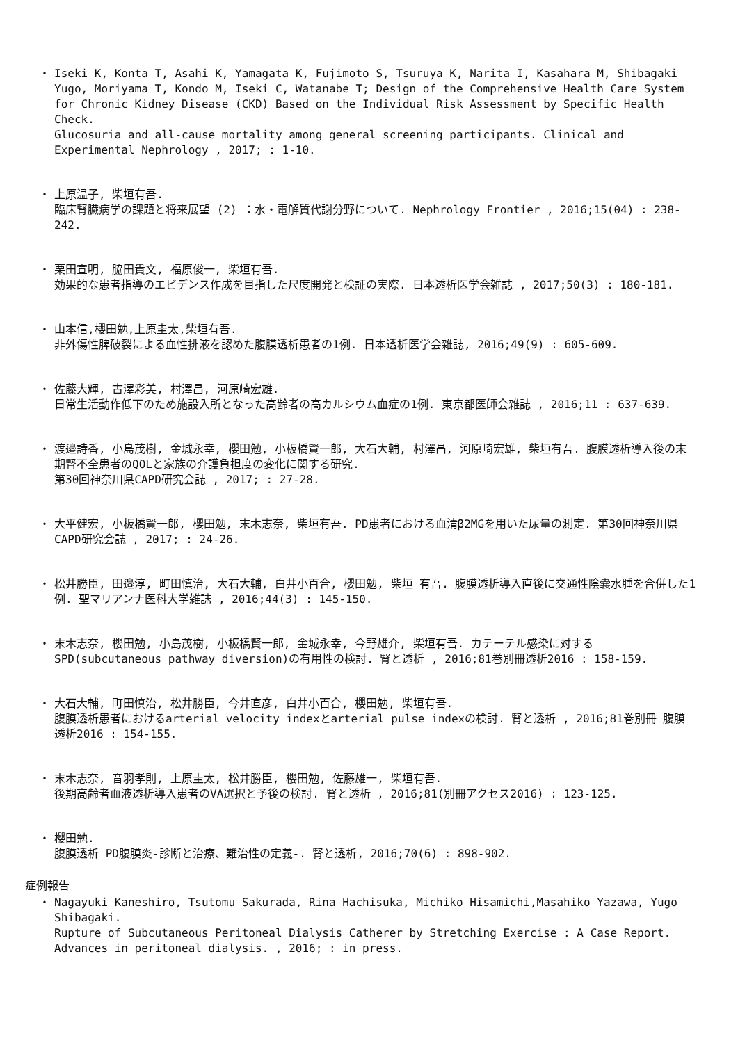・ Iseki K, Konta T, Asahi K, Yamagata K, Fujimoto S, Tsuruya K, Narita I, Kasahara M, Shibagaki Yugo, Moriyama T, Kondo M, Iseki C, Watanabe T; Design of the Comprehensive Health Care System for Chronic Kidney Disease (CKD) Based on the Individual Risk Assessment by Specific Health Check.
Glucosuria and all-cause mortality among general screening participants. Clinical and Experimental Nephrology , 2017; : 1-10.
・ 上原温子, 柴垣有吾.
臨床腎臓病学の課題と将来展望 (2) ：水・電解質代謝分野について. Nephrology Frontier , 2016;15(04) : 238-242.
・ 栗田宣明, 脇田貴文, 福原俊一, 柴垣有吾.
効果的な患者指導のエビデンス作成を目指した尺度開発と検証の実際. 日本透析医学会雑誌 , 2017;50(3) : 180-181.
・ 山本信,櫻田勉,上原圭太,柴垣有吾.
非外傷性脾破裂による血性排液を認めた腹膜透析患者の1例. 日本透析医学会雑誌, 2016;49(9) : 605-609.
・ 佐藤大輝, 古澤彩美, 村澤昌, 河原崎宏雄.
日常生活動作低下のため施設入所となった高齢者の高カルシウム血症の1例. 東京都医師会雑誌 , 2016;11 : 637-639.
・ 渡邉詩香, 小島茂樹, 金城永幸, 櫻田勉, 小板橋賢一郎, 大石大輔, 村澤昌, 河原崎宏雄, 柴垣有吾. 腹膜透析導入後の末期腎不全患者のQOLと家族の介護負担度の変化に関する研究.
第30回神奈川県CAPD研究会誌 , 2017; : 27-28.
・ 大平健宏, 小板橋賢一郎, 櫻田勉, 末木志奈, 柴垣有吾. PD患者における血清β2MGを用いた尿量の測定. 第30回神奈川県CAPD研究会誌 , 2017; : 24-26.
・ 松井勝臣, 田邉淳, 町田慎治, 大石大輔, 白井小百合, 櫻田勉, 柴垣 有吾. 腹膜透析導入直後に交通性陰嚢水腫を合併した1例. 聖マリアンナ医科大学雑誌 , 2016;44(3) : 145-150.
・ 末木志奈, 櫻田勉, 小島茂樹, 小板橋賢一郎, 金城永幸, 今野雄介, 柴垣有吾. カテーテル感染に対するSPD(subcutaneous pathway diversion)の有用性の検討. 腎と透析 , 2016;81巻別冊透析2016 : 158-159.
・ 大石大輔, 町田慎治, 松井勝臣, 今井直彦, 白井小百合, 櫻田勉, 柴垣有吾.
腹膜透析患者におけるarterial velocity indexとarterial pulse indexの検討. 腎と透析 , 2016;81巻別冊 腹膜透析2016 : 154-155.
・ 末木志奈, 音羽孝則, 上原圭太, 松井勝臣, 櫻田勉, 佐藤雄一, 柴垣有吾.
後期高齢者血液透析導入患者のVA選択と予後の検討. 腎と透析 , 2016;81(別冊アクセス2016) : 123-125.
・ 櫻田勉.
腹膜透析 PD腹膜炎-診断と治療、難治性の定義-. 腎と透析, 2016;70(6) : 898-902.
症例報告
・ Nagayuki Kaneshiro, Tsutomu Sakurada, Rina Hachisuka, Michiko Hisamichi,Masahiko Yazawa, Yugo Shibagaki.
Rupture of Subcutaneous Peritoneal Dialysis Catherer by Stretching Exercise : A Case Report. Advances in peritoneal dialysis. , 2016; : in press.